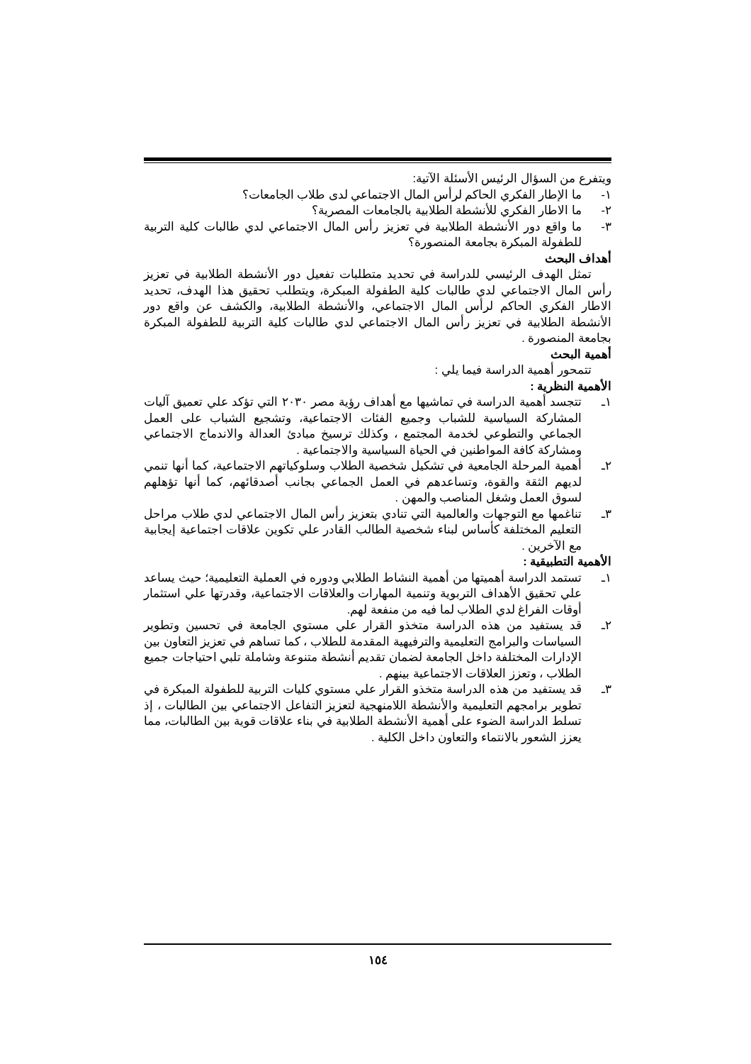ويتفرع من السؤال الرئيس الأسئلة الآتية:
١- ما الإطار الفكري الحاكم لرأس المال الاجتماعي لدى طلاب الجامعات؟
٢- ما الاطار الفكري للأنشطة الطلابية بالجامعات المصرية؟
٣- ما واقع دور الأنشطة الطلابية في تعزيز رأس المال الاجتماعي لدي طالبات كلية التربية للطفولة المبكرة بجامعة المنصورة؟
أهداف البحث
تمثل الهدف الرئيسي للدراسة في تحديد متطلبات تفعيل دور الأنشطة الطلابية في تعزيز رأس المال الاجتماعي لدي طالبات كلية الطفولة المبكرة، ويتطلب تحقيق هذا الهدف، تحديد الاطار الفكري الحاكم لرأس المال الاجتماعي، والأنشطة الطلابية، والكشف عن واقع دور الأنشطة الطلابية في تعزيز رأس المال الاجتماعي لدي طالبات كلية التربية للطفولة المبكرة بجامعة المنصورة .
أهمية البحث
تتمحور أهمية الدراسة فيما يلي :
الأهمية النظرية :
١ـ تتجسد أهمية الدراسة في تماشيها مع أهداف رؤية مصر ٢٠٣٠ التي تؤكد علي تعميق آليات المشاركة السياسية للشباب وجميع الفئات الاجتماعية، وتشجيع الشباب على العمل الجماعي والتطوعي لخدمة المجتمع ، وكذلك ترسيخ مبادئ العدالة والاندماج الاجتماعي ومشاركة كافة المواطنين في الحياة السياسية والاجتماعية .
٢ـ أهمية المرحلة الجامعية في تشكيل شخصية الطلاب وسلوكياتهم الاجتماعية، كما أنها تنمي لديهم الثقة والقوة، وتساعدهم في العمل الجماعي بجانب أصدقائهم، كما أنها تؤهلهم لسوق العمل وشغل المناصب والمهن .
٣ـ تناغمها مع التوجهات والعالمية التي تنادي بتعزيز رأس المال الاجتماعي لدي طلاب مراحل التعليم المختلفة كأساس لبناء شخصية الطالب القادر علي تكوين علاقات اجتماعية إيجابية مع الآخرين .
الأهمية التطبيقية :
١ـ تستمد الدراسة أهميتها من أهمية النشاط الطلابي ودوره في العملية التعليمية؛ حيث يساعد علي تحقيق الأهداف التربوية وتنمية المهارات والعلاقات الاجتماعية، وقدرتها علي استثمار أوقات الفراغ لدي الطلاب لما فيه من منفعة لهم.
٢ـ قد يستفيد من هذه الدراسة متخذو القرار علي مستوي الجامعة في تحسين وتطوير السياسات والبرامج التعليمية والترفيهية المقدمة للطلاب ، كما تساهم في تعزيز التعاون بين الإدارات المختلفة داخل الجامعة لضمان تقديم أنشطة متنوعة وشاملة تلبي احتياجات جميع الطلاب ، وتعزز العلاقات الاجتماعية بينهم .
٣ـ قد يستفيد من هذه الدراسة متخذو القرار علي مستوي كليات التربية للطفولة المبكرة في تطوير برامجهم التعليمية والأنشطة اللامنهجية لتعزيز التفاعل الاجتماعي بين الطالبات ، إذ تسلط الدراسة الضوء على أهمية الأنشطة الطلابية في بناء علاقات قوية بين الطالبات، مما يعزز الشعور بالانتماء والتعاون داخل الكلية .
١٥٤